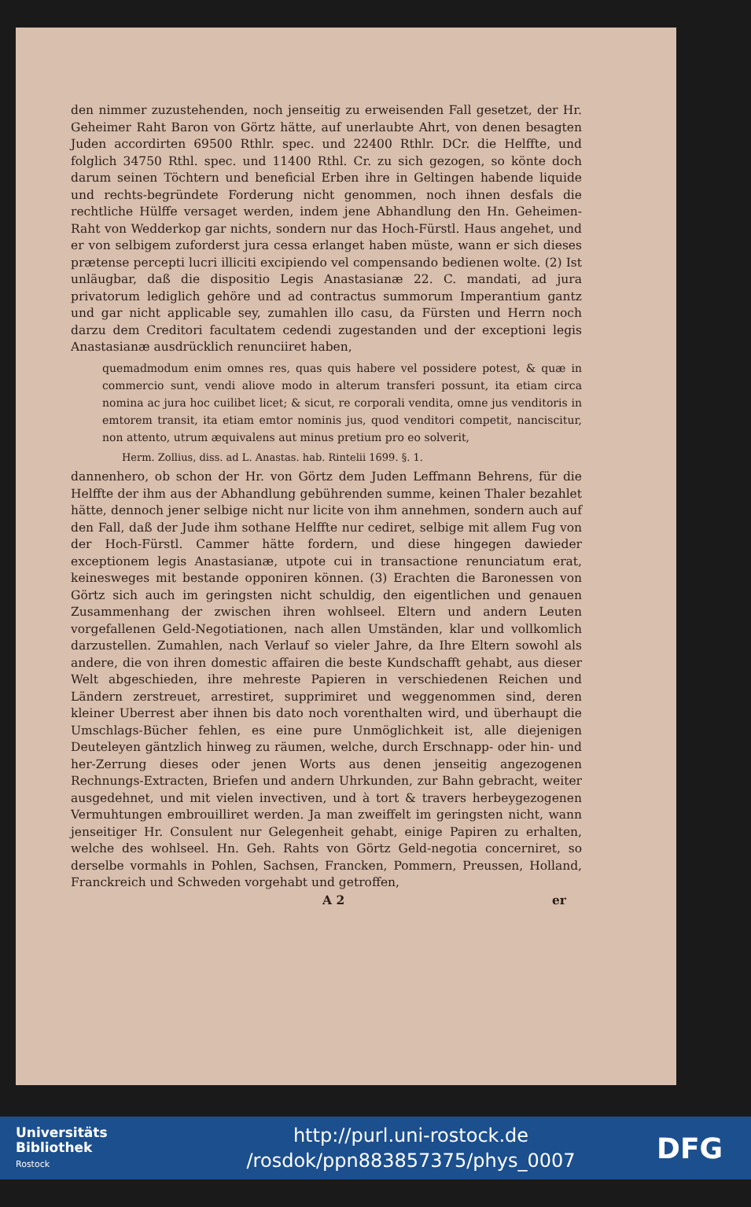den nimmer zuzustehenden, noch jenseitig zu erweisenden Fall gesetzet, der Hr. Geheimer Raht Baron von Görtz hätte, auf unerlaubte Ahrt, von denen besagten Juden accordirten 69500 Rthlr. spec. und 22400 Rthlr. DCr. die Helffte, und folglich 34750 Rthl. spec. und 11400 Rthl. Cr. zu sich gezogen, so könte doch darum seinen Töchtern und beneficial Erben ihre in Geltingen habende liquide und rechts-begründete Forderung nicht genommen, noch ihnen desfals die rechtliche Hülffe versaget werden, indem jene Abhandlung den Hn. Geheimen-Raht von Wedderkop gar nichts, sondern nur das Hoch-Fürstl. Haus angehet, und er von selbigem zuforderst jura cessa erlanget haben müste, wann er sich dieses prætense percepti lucri illiciti excipiendo vel compensando bedienen wolte. (2) Ist unläugbar, daß die dispositio Legis Anastasianæ 22. C. mandati, ad jura privatorum lediglich gehöre und ad contractus summorum Imperantium gantz und gar nicht applicable sey, zumahlen illo casu, da Fürsten und Herrn noch darzu dem Creditori facultatem cedendi zugestanden und der exceptioni legis Anastasianæ ausdrücklich renunciiret haben,
quemadmodum enim omnes res, quas quis habere vel possidere potest, & quæ in commercio sunt, vendi aliove modo in alterum transferi possunt, ita etiam circa nomina ac jura hoc cuilibet licet; & sicut, re corporali vendita, omne jus venditoris in emtorem transit, ita etiam emtor nominis jus, quod venditori competit, nanciscitur, non attento, utrum æquivalens aut minus pretium pro eo solverit,
Herm. Zollius, diss. ad L. Anastas. hab. Rintelii 1699. §. 1.
dannenhero, ob schon der Hr. von Görtz dem Juden Leffmann Behrens, für die Helffte der ihm aus der Abhandlung gebührenden summe, keinen Thaler bezahlet hätte, dennoch jener selbige nicht nur licite von ihm annehmen, sondern auch auf den Fall, daß der Jude ihm sothane Helffte nur cediret, selbige mit allem Fug von der Hoch-Fürstl. Cammer hätte fordern, und diese hingegen dawieder exceptionem legis Anastasianæ, utpote cui in transactione renunciatum erat, keinesweges mit bestande opponiren können. (3) Erachten die Baronessen von Görtz sich auch im geringsten nicht schuldig, den eigentlichen und genauen Zusammenhang der zwischen ihren wohlseel. Eltern und andern Leuten vorgefallenen Geld-Negotiationen, nach allen Umständen, klar und vollkomlich darzustellen. Zumahlen, nach Verlauf so vieler Jahre, da Ihre Eltern sowohl als andere, die von ihren domestic affairen die beste Kundschafft gehabt, aus dieser Welt abgeschieden, ihre mehreste Papieren in verschiedenen Reichen und Ländern zerstreuet, arrestiret, supprimiret und weggenommen sind, deren kleiner Uberrest aber ihnen bis dato noch vorenthalten wird, und überhaupt die Umschlags-Bücher fehlen, es eine pure Unmöglichkeit ist, alle diejenigen Deuteleyen gäntzlich hinweg zu räumen, welche, durch Erschnapp- oder hin- und her-Zerrung dieses oder jenen Worts aus denen jenseitig angezogenen Rechnungs-Extracten, Briefen und andern Uhrkunden, zur Bahn gebracht, weiter ausgedehnet, und mit vielen invectiven, und à tort & travers herbeygezogenen Vermuhtungen embrouilliret werden. Ja man zweiffelt im geringsten nicht, wann jenseitiger Hr. Consulent nur Gelegenheit gehabt, einige Papiren zu erhalten, welche des wohlseel. Hn. Geh. Rahts von Görtz Geld-negotia concerniret, so derselbe vormahls in Pohlen, Sachsen, Francken, Pommern, Preussen, Holland, Franckreich und Schweden vorgehabt und getroffen,
A 2 er
Universitäts
Bibliothek
Rostock
http://purl.uni-rostock.de
/rosdok/ppn883857375/phys_0007
DFG